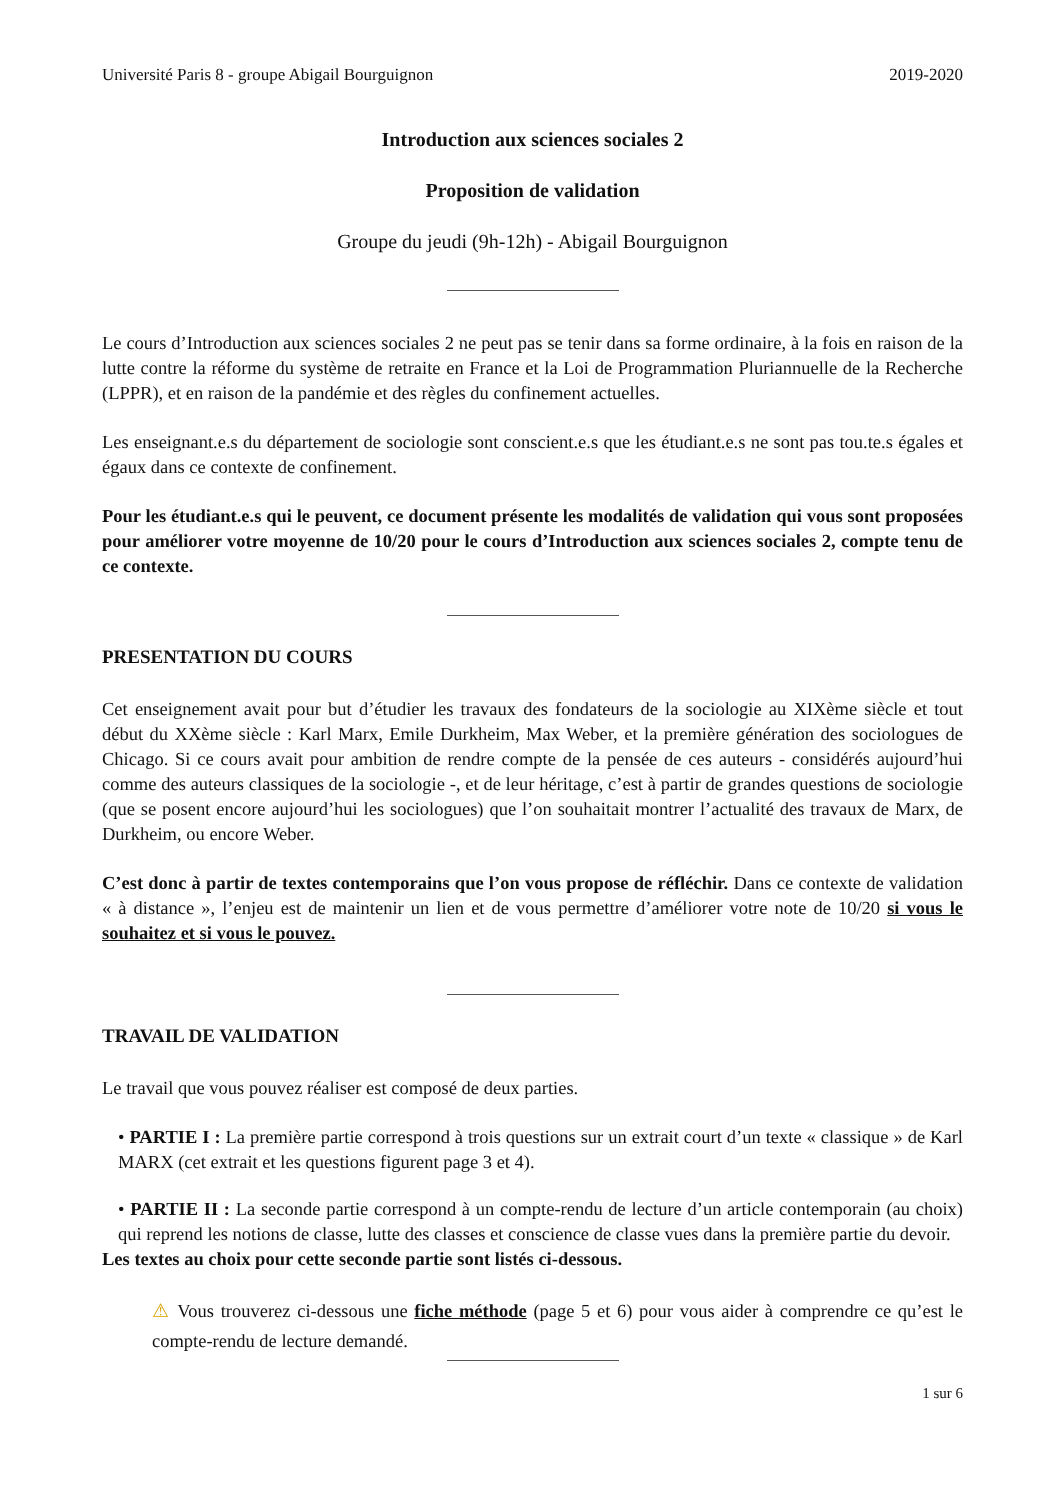Université Paris 8 - groupe Abigail Bourguignon 2019-2020
Introduction aux sciences sociales 2
Proposition de validation
Groupe du jeudi (9h-12h) - Abigail Bourguignon
Le cours d’Introduction aux sciences sociales 2 ne peut pas se tenir dans sa forme ordinaire, à la fois en raison de la lutte contre la réforme du système de retraite en France et la Loi de Programmation Pluriannuelle de la Recherche (LPPR), et en raison de la pandémie et des règles du confinement actuelles.
Les enseignant.e.s du département de sociologie sont conscient.e.s que les étudiant.e.s ne sont pas tou.te.s égales et égaux dans ce contexte de confinement.
Pour les étudiant.e.s qui le peuvent, ce document présente les modalités de validation qui vous sont proposées pour améliorer votre moyenne de 10/20 pour le cours d’Introduction aux sciences sociales 2, compte tenu de ce contexte.
PRESENTATION DU COURS
Cet enseignement avait pour but d’étudier les travaux des fondateurs de la sociologie au XIXème siècle et tout début du XXème siècle : Karl Marx, Emile Durkheim, Max Weber, et la première génération des sociologues de Chicago. Si ce cours avait pour ambition de rendre compte de la pensée de ces auteurs - considérés aujourd’hui comme des auteurs classiques de la sociologie -, et de leur héritage, c’est à partir de grandes questions de sociologie (que se posent encore aujourd’hui les sociologues) que l’on souhaitait montrer l’actualité des travaux de Marx, de Durkheim, ou encore Weber.
C’est donc à partir de textes contemporains que l’on vous propose de réfléchir. Dans ce contexte de validation « à distance », l’enjeu est de maintenir un lien et de vous permettre d’améliorer votre note de 10/20 si vous le souhaitez et si vous le pouvez.
TRAVAIL DE VALIDATION
Le travail que vous pouvez réaliser est composé de deux parties.
• PARTIE I : La première partie correspond à trois questions sur un extrait court d’un texte « classique » de Karl MARX (cet extrait et les questions figurent page 3 et 4).
• PARTIE II : La seconde partie correspond à un compte-rendu de lecture d’un article contemporain (au choix) qui reprend les notions de classe, lutte des classes et conscience de classe vues dans la première partie du devoir.
Les textes au choix pour cette seconde partie sont listés ci-dessous.
⚠ Vous trouverez ci-dessous une fiche méthode (page 5 et 6) pour vous aider à comprendre ce qu’est le compte-rendu de lecture demandé.
1 sur 6